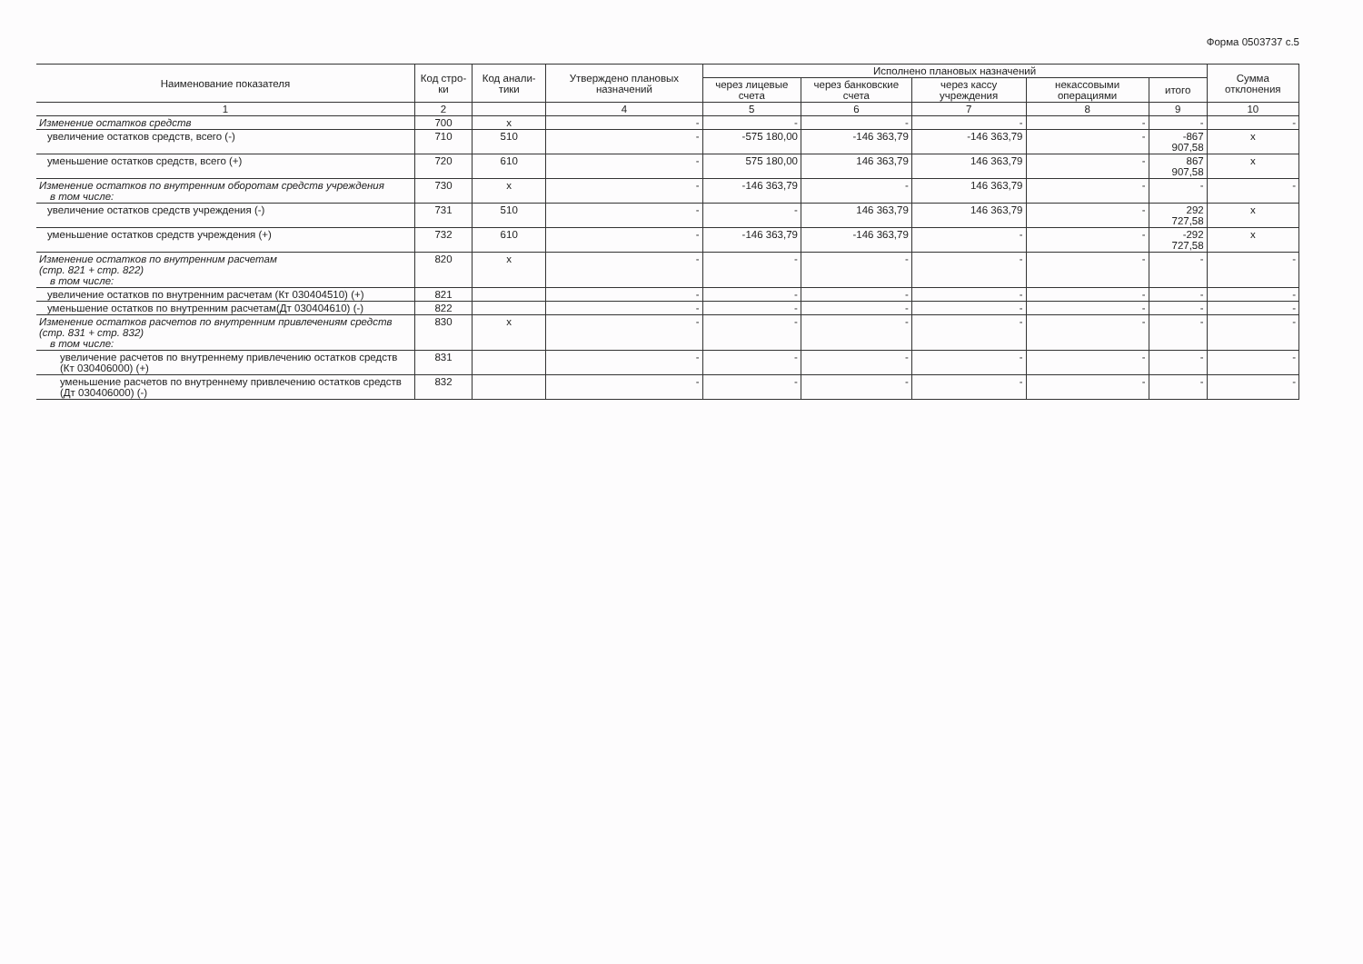Форма 0503737 с.5
| Наименование показателя | Код стро-ки | Код анали-тики | Утверждено плановых назначений | Исполнено плановых назначений | | | | | Сумма отклонения |
| --- | --- | --- | --- | --- | --- | --- | --- | --- | --- |
| | | | | через лицевые счета | через банковские счета | через кассу учреждения | некассовыми операциями | итого | |
| 1 | 2 | | 4 | 5 | 6 | 7 | 8 | 9 | 10 |
| Изменение остатков средств | 700 | x | - | - | - | - | - | - | - |
| увеличение остатков средств, всего (-) | 710 | 510 | - | -575 180,00 | -146 363,79 | -146 363,79 | - | -867 907,58 | x |
| уменьшение остатков средств, всего (+) | 720 | 610 | - | 575 180,00 | 146 363,79 | 146 363,79 | - | 867 907,58 | x |
| Изменение остатков по внутренним оборотам средств учреждения в том числе: | 730 | x | - | -146 363,79 | - | 146 363,79 | - | - | - |
| увеличение остатков средств учреждения (-) | 731 | 510 | - | - | 146 363,79 | 146 363,79 | - | 292 727,58 | x |
| уменьшение остатков средств учреждения (+) | 732 | 610 | - | -146 363,79 | -146 363,79 | - | - | -292 727,58 | x |
| Изменение остатков по внутренним расчетам (стр. 821 + стр. 822) в том числе: | 820 | x | - | - | - | - | - | - | - |
| увеличение остатков по внутренним расчетам (Кт 030404510) (+) | 821 | | - | - | - | - | - | - | - |
| уменьшение остатков по внутренним расчетам(Дт 030404610) (-) | 822 | | - | - | - | - | - | - | - |
| Изменение остатков расчетов по внутренним привлечениям средств (стр. 831 + стр. 832) в том числе: | 830 | x | - | - | - | - | - | - | - |
| увеличение расчетов по внутреннему привлечению остатков средств (Кт 030406000) (+) | 831 | | - | - | - | - | - | - | - |
| уменьшение расчетов по внутреннему привлечению остатков средств (Дт 030406000) (-) | 832 | | - | - | - | - | - | - | - |